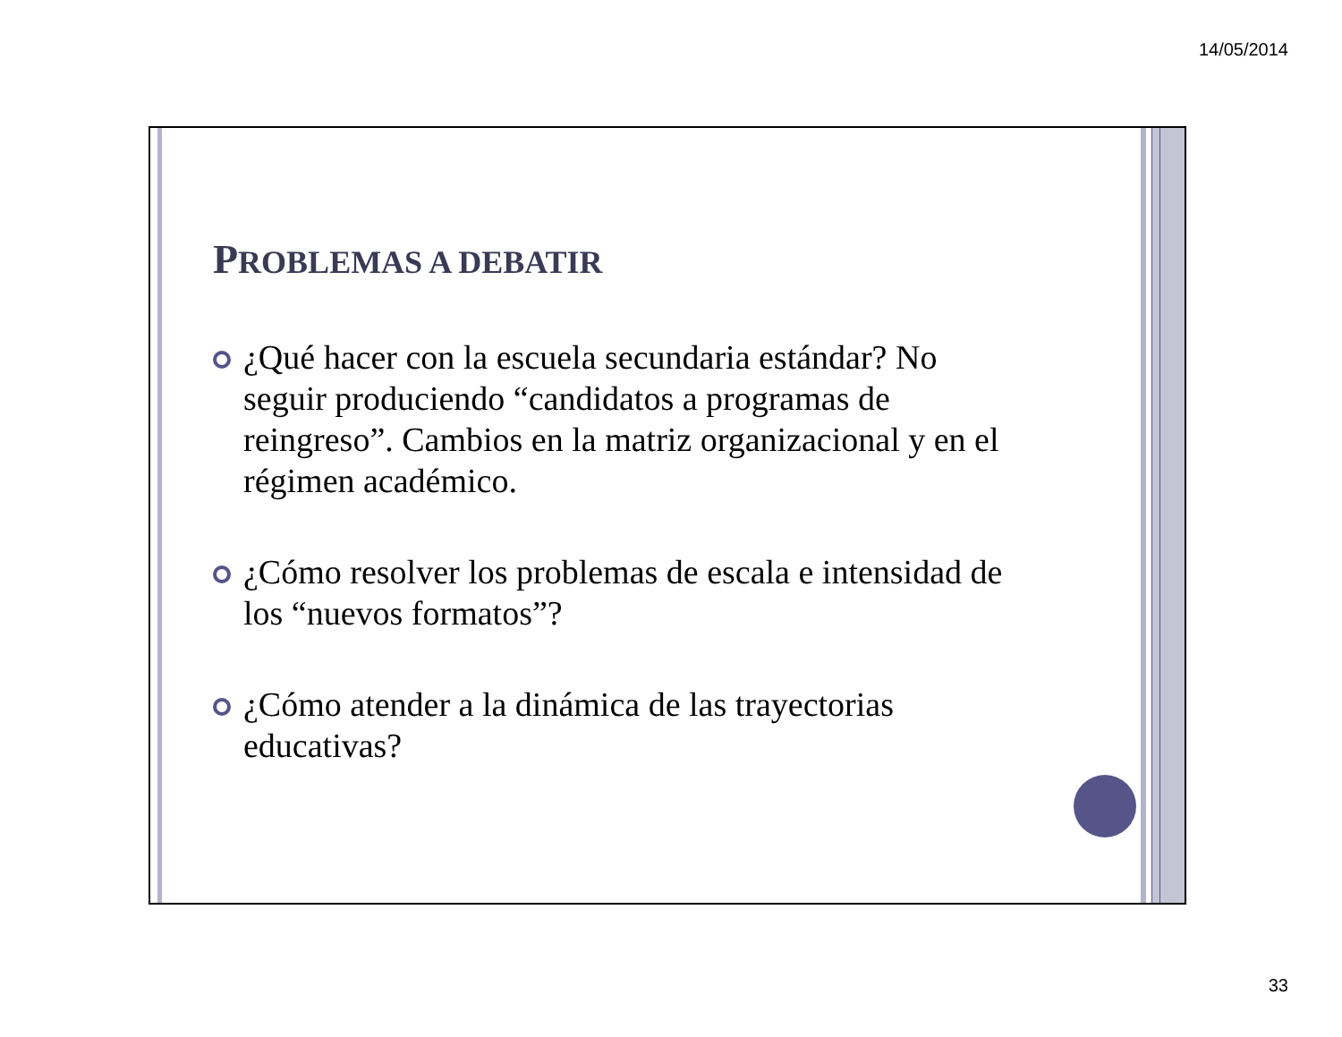14/05/2014
PROBLEMAS A DEBATIR
¿Qué hacer con la escuela secundaria estándar? No seguir produciendo “candidatos a programas de reingreso”. Cambios en la matriz organizacional y en el régimen académico.
¿Cómo resolver los problemas de escala e intensidad de los “nuevos formatos”?
¿Cómo atender a la dinámica de las trayectorias educativas?
33